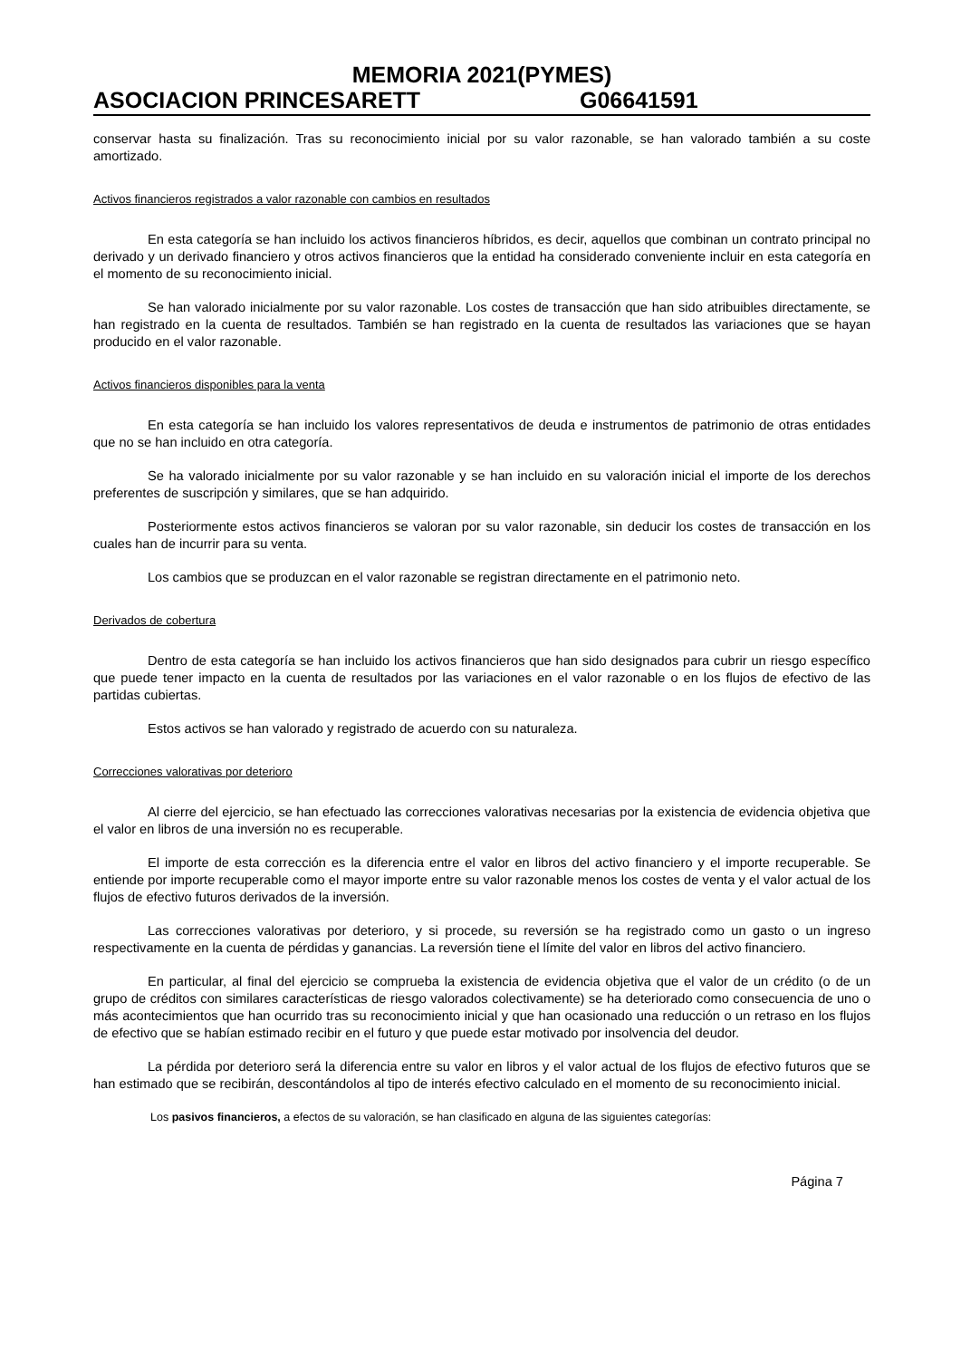MEMORIA 2021(PYMES)
ASOCIACION PRINCESARETT G06641591
conservar hasta su finalización. Tras su reconocimiento inicial por su valor razonable, se han valorado también a su coste amortizado.
Activos financieros registrados a valor razonable con cambios en resultados
En esta categoría se han incluido los activos financieros híbridos, es decir, aquellos que combinan un contrato principal no derivado y un derivado financiero y otros activos financieros que la entidad ha considerado conveniente incluir en esta categoría en el momento de su reconocimiento inicial.
Se han valorado inicialmente por su valor razonable. Los costes de transacción que han sido atribuibles directamente, se han registrado en la cuenta de resultados. También se han registrado en la cuenta de resultados las variaciones que se hayan producido en el valor razonable.
Activos financieros disponibles para la venta
En esta categoría se han incluido los valores representativos de deuda e instrumentos de patrimonio de otras entidades que no se han incluido en otra categoría.
Se ha valorado inicialmente por su valor razonable y se han incluido en su valoración inicial el importe de los derechos preferentes de suscripción y similares, que se han adquirido.
Posteriormente estos activos financieros se valoran por su valor razonable, sin deducir los costes de transacción en los cuales han de incurrir para su venta.
Los cambios que se produzcan en el valor razonable se registran directamente en el patrimonio neto.
Derivados de cobertura
Dentro de esta categoría se han incluido los activos financieros que han sido designados para cubrir un riesgo específico que puede tener impacto en la cuenta de resultados por las variaciones en el valor razonable o en los flujos de efectivo de las partidas cubiertas.
Estos activos se han valorado y registrado de acuerdo con su naturaleza.
Correcciones valorativas por deterioro
Al cierre del ejercicio, se han efectuado las correcciones valorativas necesarias por la existencia de evidencia objetiva que el valor en libros de una inversión no es recuperable.
El importe de esta corrección es la diferencia entre el valor en libros del activo financiero y el importe recuperable. Se entiende por importe recuperable como el mayor importe entre su valor razonable menos los costes de venta y el valor actual de los flujos de efectivo futuros derivados de la inversión.
Las correcciones valorativas por deterioro, y si procede, su reversión se ha registrado como un gasto o un ingreso respectivamente en la cuenta de pérdidas y ganancias. La reversión tiene el límite del valor en libros del activo financiero.
En particular, al final del ejercicio se comprueba la existencia de evidencia objetiva que el valor de un crédito (o de un grupo de créditos con similares características de riesgo valorados colectivamente) se ha deteriorado como consecuencia de uno o más acontecimientos que han ocurrido tras su reconocimiento inicial y que han ocasionado una reducción o un retraso en los flujos de efectivo que se habían estimado recibir en el futuro y que puede estar motivado por insolvencia del deudor.
La pérdida por deterioro será la diferencia entre su valor en libros y el valor actual de los flujos de efectivo futuros que se han estimado que se recibirán, descontándolos al tipo de interés efectivo calculado en el momento de su reconocimiento inicial.
Los pasivos financieros, a efectos de su valoración, se han clasificado en alguna de las siguientes categorías:
Página 7